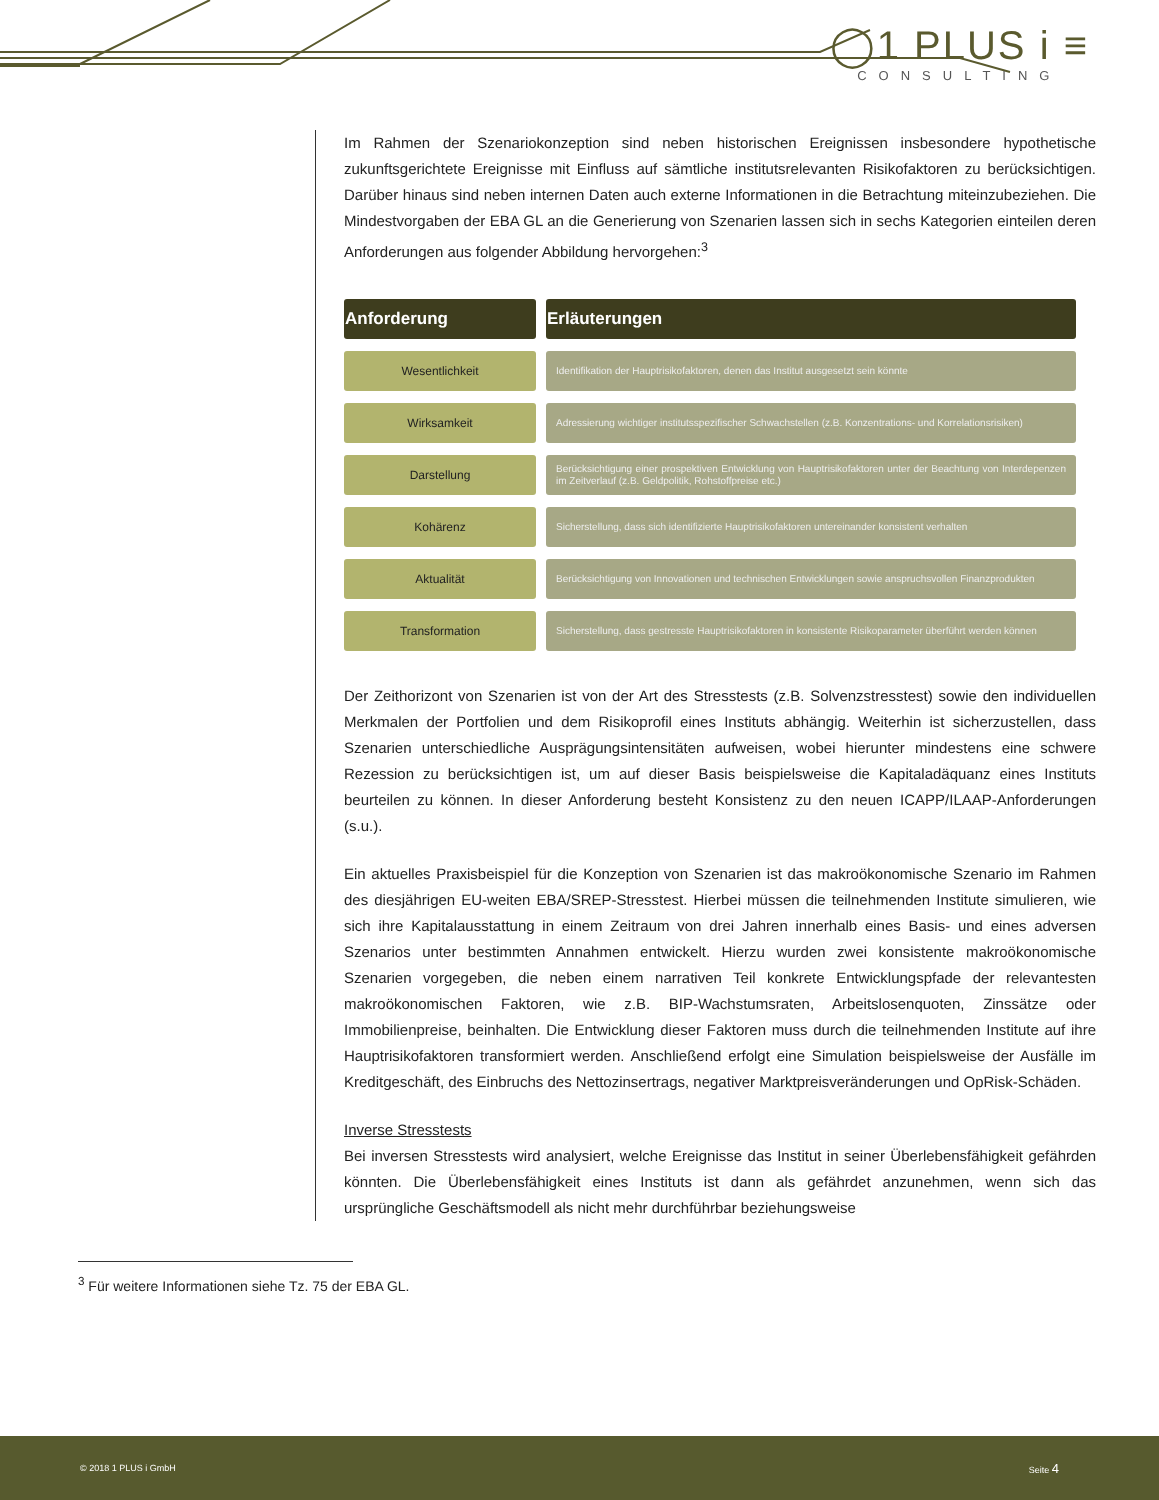◯1 PLUS i ≡
CONSULTING
Im Rahmen der Szenariokonzeption sind neben historischen Ereignissen insbesondere hypotheti­sche zukunftsgerichtete Ereignisse mit Einfluss auf sämtliche institutsrelevanten Risikofaktoren zu berücksichtigen. Darüber hinaus sind neben internen Daten auch externe Informationen in die Betrachtung miteinzubeziehen. Die Mindestvorgaben der EBA GL an die Generierung von Szena­rien lassen sich in sechs Kategorien einteilen deren Anforderungen aus folgender Abbildung her­vorgehen:<sup>3</sup>
| Anforderung | Erläuterungen |
| --- | --- |
| Wesentlichkeit | Identifikation der Hauptrisikofaktoren, denen das Institut ausgesetzt sein könnte |
| Wirksamkeit | Adressierung wichtiger institutsspezifischer Schwachstellen (z.B. Konzentrations- und Korrelationsrisiken) |
| Darstellung | Berücksichtigung einer prospektiven Entwicklung von Hauptrisikofaktoren unter der Beachtung von Interdepenzen im Zeitverlauf (z.B. Geldpolitik, Rohstoffpreise etc.) |
| Kohärenz | Sicherstellung, dass sich identifizierte Hauptrisikofaktoren untereinander konsistent verhalten |
| Aktualität | Berücksichtigung von Innovationen und technischen Entwicklungen sowie anspruchsvollen Finanzprodukten |
| Transformation | Sicherstellung, dass gestresste Hauptrisikofaktoren in konsistente Risikoparameter überführt werden können |
Der Zeithorizont von Szenarien ist von der Art des Stresstests (z.B. Solvenzstresstest) sowie den individuellen Merkmalen der Portfolien und dem Risikoprofil eines Instituts abhängig. Weiterhin ist sicherzustellen, dass Szenarien unterschiedliche Ausprägungsintensitäten aufweisen, wobei hierunter mindestens eine schwere Rezession zu berücksichtigen ist, um auf dieser Basis beispiels­weise die Kapitaladäquanz eines Instituts beurteilen zu können. In dieser Anforderung besteht Konsistenz zu den neuen ICAPP/ILAAP-Anforderungen (s.u.).
Ein aktuelles Praxisbeispiel für die Konzeption von Szenarien ist das makroökonomische Szenario im Rahmen des diesjährigen EU-weiten EBA/SREP-Stresstest. Hierbei müssen die teilnehmenden Institute simulieren, wie sich ihre Kapitalausstattung in einem Zeitraum von drei Jahren innerhalb eines Basis- und eines adversen Szenarios unter bestimmten Annahmen entwickelt. Hierzu wur­den zwei konsistente makroökonomische Szenarien vorgegeben, die neben einem narrativen Teil konkrete Entwicklungspfade der relevantesten makroökonomischen Faktoren, wie z.B. BIP-Wachstumsraten, Arbeitslosenquoten, Zinssätze oder Immobilienpreise, beinhalten. Die Entwick­lung dieser Faktoren muss durch die teilnehmenden Institute auf ihre Hauptrisikofaktoren trans­formiert werden. Anschließend erfolgt eine Simulation beispielsweise der Ausfälle im Kreditge­schäft, des Einbruchs des Nettozinsertrags, negativer Marktpreisveränderungen und OpRisk-Schä­den.
Inverse Stresstests
Bei inversen Stresstests wird analysiert, welche Ereignisse das Institut in seiner Überlebensfähig­keit gefährden könnten. Die Überlebensfähigkeit eines Instituts ist dann als gefährdet anzuneh­men, wenn sich das ursprüngliche Geschäftsmodell als nicht mehr durchführbar beziehungsweise
<sup>3</sup> Für weitere Informationen siehe Tz. 75 der EBA GL.
© 2018 1 PLUS i GmbH Seite 4